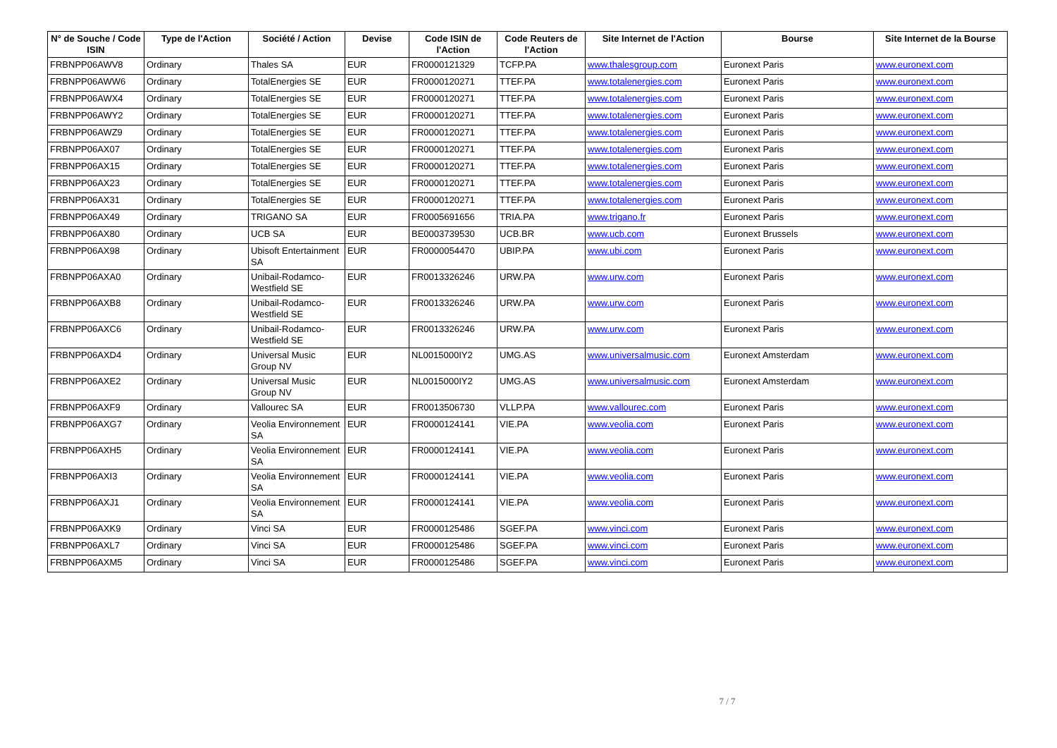| N° de Souche / Code ISIN | Type de l'Action | Société / Action | Devise | Code ISIN de l'Action | Code Reuters de l'Action | Site Internet de l'Action | Bourse | Site Internet de la Bourse |
| --- | --- | --- | --- | --- | --- | --- | --- | --- |
| FRBNPP06AWV8 | Ordinary | Thales SA | EUR | FR0000121329 | TCFP.PA | www.thalesgroup.com | Euronext Paris | www.euronext.com |
| FRBNPP06AWW6 | Ordinary | TotalEnergies SE | EUR | FR0000120271 | TTEF.PA | www.totalenergies.com | Euronext Paris | www.euronext.com |
| FRBNPP06AWX4 | Ordinary | TotalEnergies SE | EUR | FR0000120271 | TTEF.PA | www.totalenergies.com | Euronext Paris | www.euronext.com |
| FRBNPP06AWY2 | Ordinary | TotalEnergies SE | EUR | FR0000120271 | TTEF.PA | www.totalenergies.com | Euronext Paris | www.euronext.com |
| FRBNPP06AWZ9 | Ordinary | TotalEnergies SE | EUR | FR0000120271 | TTEF.PA | www.totalenergies.com | Euronext Paris | www.euronext.com |
| FRBNPP06AX07 | Ordinary | TotalEnergies SE | EUR | FR0000120271 | TTEF.PA | www.totalenergies.com | Euronext Paris | www.euronext.com |
| FRBNPP06AX15 | Ordinary | TotalEnergies SE | EUR | FR0000120271 | TTEF.PA | www.totalenergies.com | Euronext Paris | www.euronext.com |
| FRBNPP06AX23 | Ordinary | TotalEnergies SE | EUR | FR0000120271 | TTEF.PA | www.totalenergies.com | Euronext Paris | www.euronext.com |
| FRBNPP06AX31 | Ordinary | TotalEnergies SE | EUR | FR0000120271 | TTEF.PA | www.totalenergies.com | Euronext Paris | www.euronext.com |
| FRBNPP06AX49 | Ordinary | TRIGANO SA | EUR | FR0005691656 | TRIA.PA | www.trigano.fr | Euronext Paris | www.euronext.com |
| FRBNPP06AX80 | Ordinary | UCB SA | EUR | BE0003739530 | UCB.BR | www.ucb.com | Euronext Brussels | www.euronext.com |
| FRBNPP06AX98 | Ordinary | Ubisoft Entertainment SA | EUR | FR0000054470 | UBIP.PA | www.ubi.com | Euronext Paris | www.euronext.com |
| FRBNPP06AXA0 | Ordinary | Unibail-Rodamco-Westfield SE | EUR | FR0013326246 | URW.PA | www.urw.com | Euronext Paris | www.euronext.com |
| FRBNPP06AXB8 | Ordinary | Unibail-Rodamco-Westfield SE | EUR | FR0013326246 | URW.PA | www.urw.com | Euronext Paris | www.euronext.com |
| FRBNPP06AXC6 | Ordinary | Unibail-Rodamco-Westfield SE | EUR | FR0013326246 | URW.PA | www.urw.com | Euronext Paris | www.euronext.com |
| FRBNPP06AXD4 | Ordinary | Universal Music Group NV | EUR | NL0015000IY2 | UMG.AS | www.universalmusic.com | Euronext Amsterdam | www.euronext.com |
| FRBNPP06AXE2 | Ordinary | Universal Music Group NV | EUR | NL0015000IY2 | UMG.AS | www.universalmusic.com | Euronext Amsterdam | www.euronext.com |
| FRBNPP06AXF9 | Ordinary | Vallourec SA | EUR | FR0013506730 | VLLP.PA | www.vallourec.com | Euronext Paris | www.euronext.com |
| FRBNPP06AXG7 | Ordinary | Veolia Environnement SA | EUR | FR0000124141 | VIE.PA | www.veolia.com | Euronext Paris | www.euronext.com |
| FRBNPP06AXH5 | Ordinary | Veolia Environnement SA | EUR | FR0000124141 | VIE.PA | www.veolia.com | Euronext Paris | www.euronext.com |
| FRBNPP06AXI3 | Ordinary | Veolia Environnement SA | EUR | FR0000124141 | VIE.PA | www.veolia.com | Euronext Paris | www.euronext.com |
| FRBNPP06AXJ1 | Ordinary | Veolia Environnement SA | EUR | FR0000124141 | VIE.PA | www.veolia.com | Euronext Paris | www.euronext.com |
| FRBNPP06AXK9 | Ordinary | Vinci SA | EUR | FR0000125486 | SGEF.PA | www.vinci.com | Euronext Paris | www.euronext.com |
| FRBNPP06AXL7 | Ordinary | Vinci SA | EUR | FR0000125486 | SGEF.PA | www.vinci.com | Euronext Paris | www.euronext.com |
| FRBNPP06AXM5 | Ordinary | Vinci SA | EUR | FR0000125486 | SGEF.PA | www.vinci.com | Euronext Paris | www.euronext.com |
7 / 7